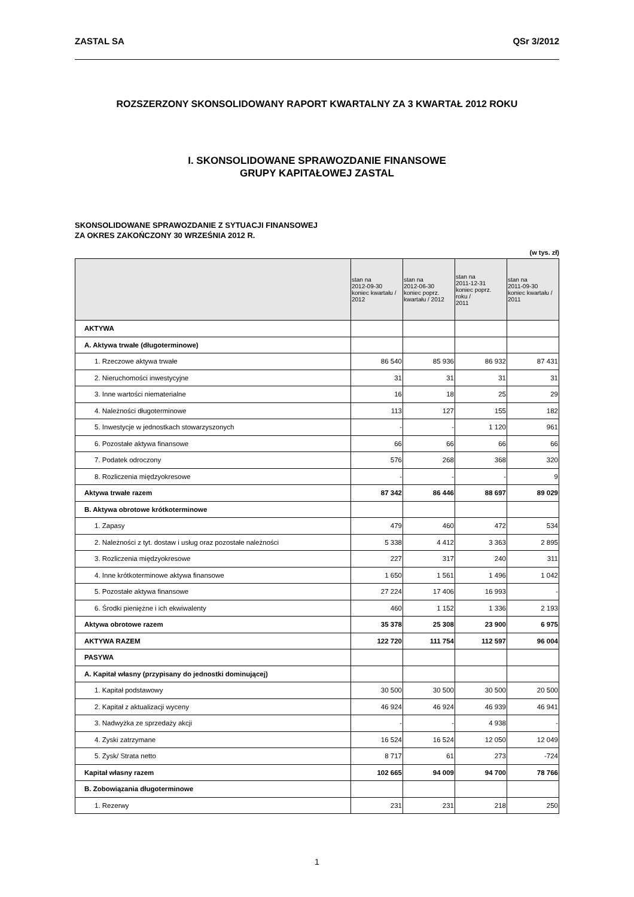ZASTAL SA QSr 3/2012
ROZSZERZONY SKONSOLIDOWANY RAPORT KWARTALNY ZA 3 KWARTAŁ 2012 ROKU
I. SKONSOLIDOWANE SPRAWOZDANIE FINANSOWE
GRUPY KAPITAŁOWEJ ZASTAL
SKONSOLIDOWANE SPRAWOZDANIE Z SYTUACJI FINANSOWEJ
ZA OKRES ZAKOŃCZONY 30 WRZEŚNIA 2012 R.
(w tys. zł)
| | stan na 2012-09-30 koniec kwartału / 2012 | stan na 2012-06-30 koniec poprz. kwartału / 2012 | stan na 2011-12-31 koniec poprz. roku / 2011 | stan na 2011-09-30 koniec kwartału / 2011 |
| --- | --- | --- | --- | --- |
| AKTYWA | | | | |
| A. Aktywa trwałe (długoterminowe) | | | | |
| 1. Rzeczowe aktywa trwałe | 86 540 | 85 936 | 86 932 | 87 431 |
| 2. Nieruchomości inwestycyjne | 31 | 31 | 31 | 31 |
| 3. Inne wartości niematerialne | 16 | 18 | 25 | 29 |
| 4. Należności długoterminowe | 113 | 127 | 155 | 182 |
| 5. Inwestycje w jednostkach stowarzyszonych | - | - | 1 120 | 961 |
| 6. Pozostałe aktywa finansowe | 66 | 66 | 66 | 66 |
| 7. Podatek odroczony | 576 | 268 | 368 | 320 |
| 8. Rozliczenia międzyokresowe | - | - | - | 9 |
| Aktywa trwałe razem | 87 342 | 86 446 | 88 697 | 89 029 |
| B. Aktywa obrotowe krótkoterminowe | | | | |
| 1. Zapasy | 479 | 460 | 472 | 534 |
| 2. Należności z tyt. dostaw i usług oraz pozostałe należności | 5 338 | 4 412 | 3 363 | 2 895 |
| 3. Rozliczenia międzyokresowe | 227 | 317 | 240 | 311 |
| 4. Inne krótkoterminowe aktywa finansowe | 1 650 | 1 561 | 1 496 | 1 042 |
| 5. Pozostałe aktywa finansowe | 27 224 | 17 406 | 16 993 | - |
| 6. Środki pieniężne i ich ekwiwalenty | 460 | 1 152 | 1 336 | 2 193 |
| Aktywa obrotowe razem | 35 378 | 25 308 | 23 900 | 6 975 |
| AKTYWA RAZEM | 122 720 | 111 754 | 112 597 | 96 004 |
| PASYWA | | | | |
| A. Kapitał własny (przypisany do jednostki dominującej) | | | | |
| 1. Kapitał podstawowy | 30 500 | 30 500 | 30 500 | 20 500 |
| 2. Kapitał z aktualizacji wyceny | 46 924 | 46 924 | 46 939 | 46 941 |
| 3. Nadwyżka ze sprzedaży akcji | - | - | 4 938 | - |
| 4. Zyski zatrzymane | 16 524 | 16 524 | 12 050 | 12 049 |
| 5. Zysk/ Strata netto | 8 717 | 61 | 273 | -724 |
| Kapitał własny razem | 102 665 | 94 009 | 94 700 | 78 766 |
| B. Zobowiązania długoterminowe | | | | |
| 1. Rezerwy | 231 | 231 | 218 | 250 |
1